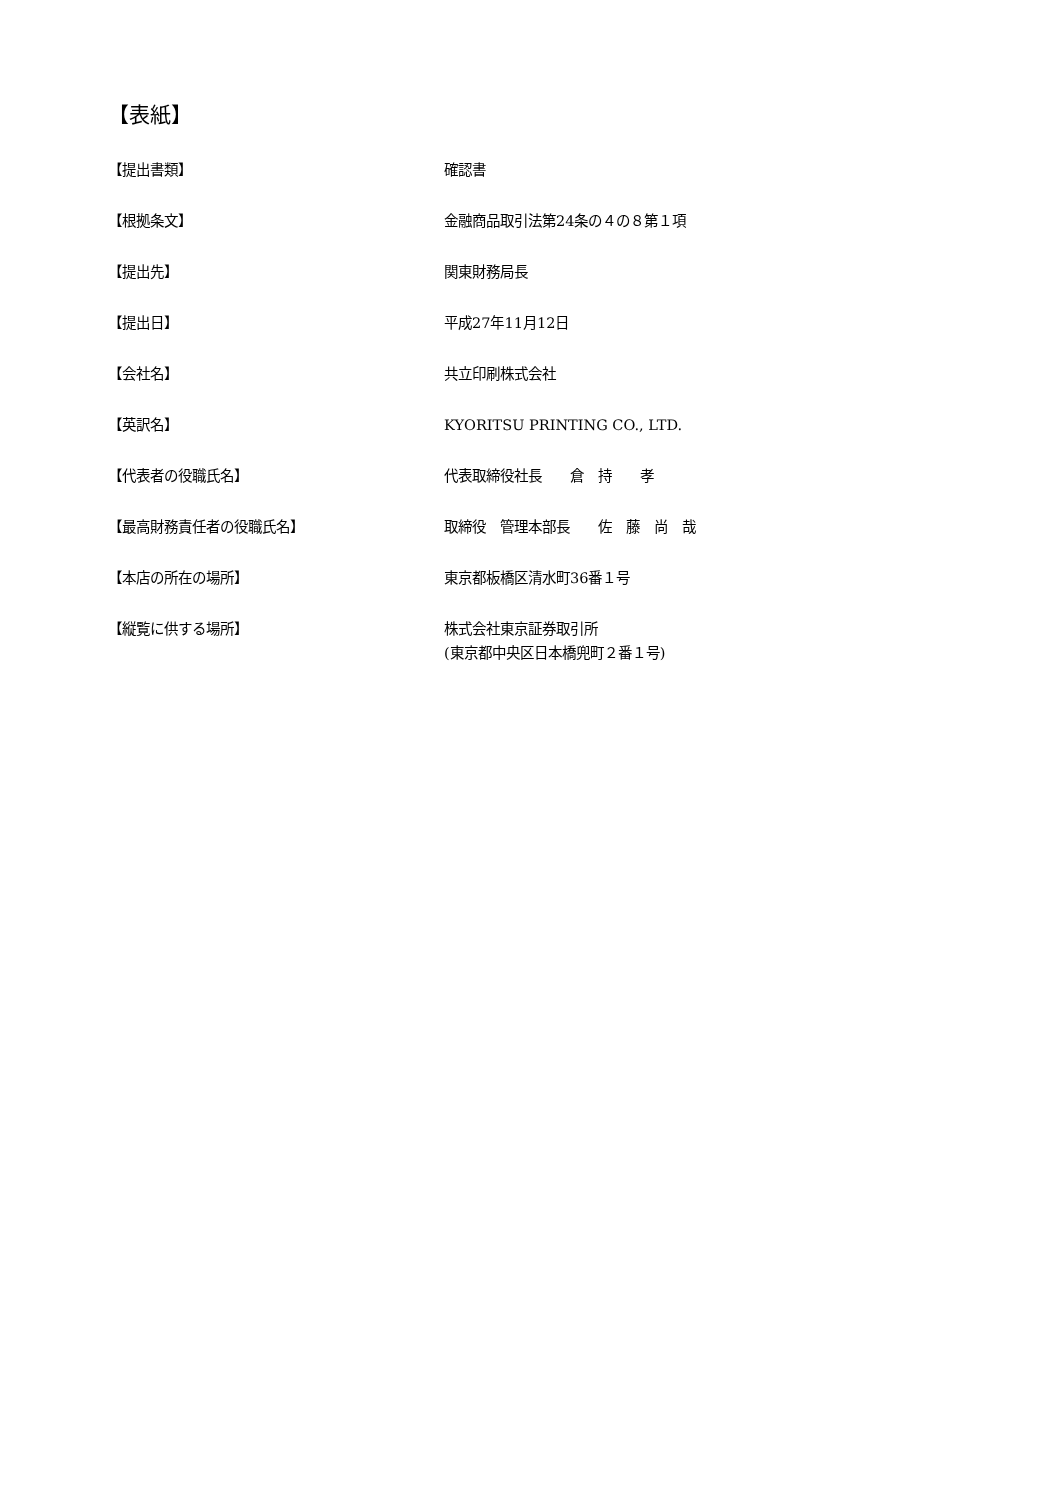【表紙】
【提出書類】 確認書
【根拠条文】 金融商品取引法第24条の４の８第１項
【提出先】 関東財務局長
【提出日】 平成27年11月12日
【会社名】 共立印刷株式会社
【英訳名】 KYORITSU PRINTING CO., LTD.
【代表者の役職氏名】 代表取締役社長　　倉　持　　孝
【最高財務責任者の役職氏名】 取締役　管理本部長　　佐　藤　尚　哉
【本店の所在の場所】 東京都板橋区清水町36番１号
【縦覧に供する場所】 株式会社東京証券取引所
(東京都中央区日本橋兜町２番１号)